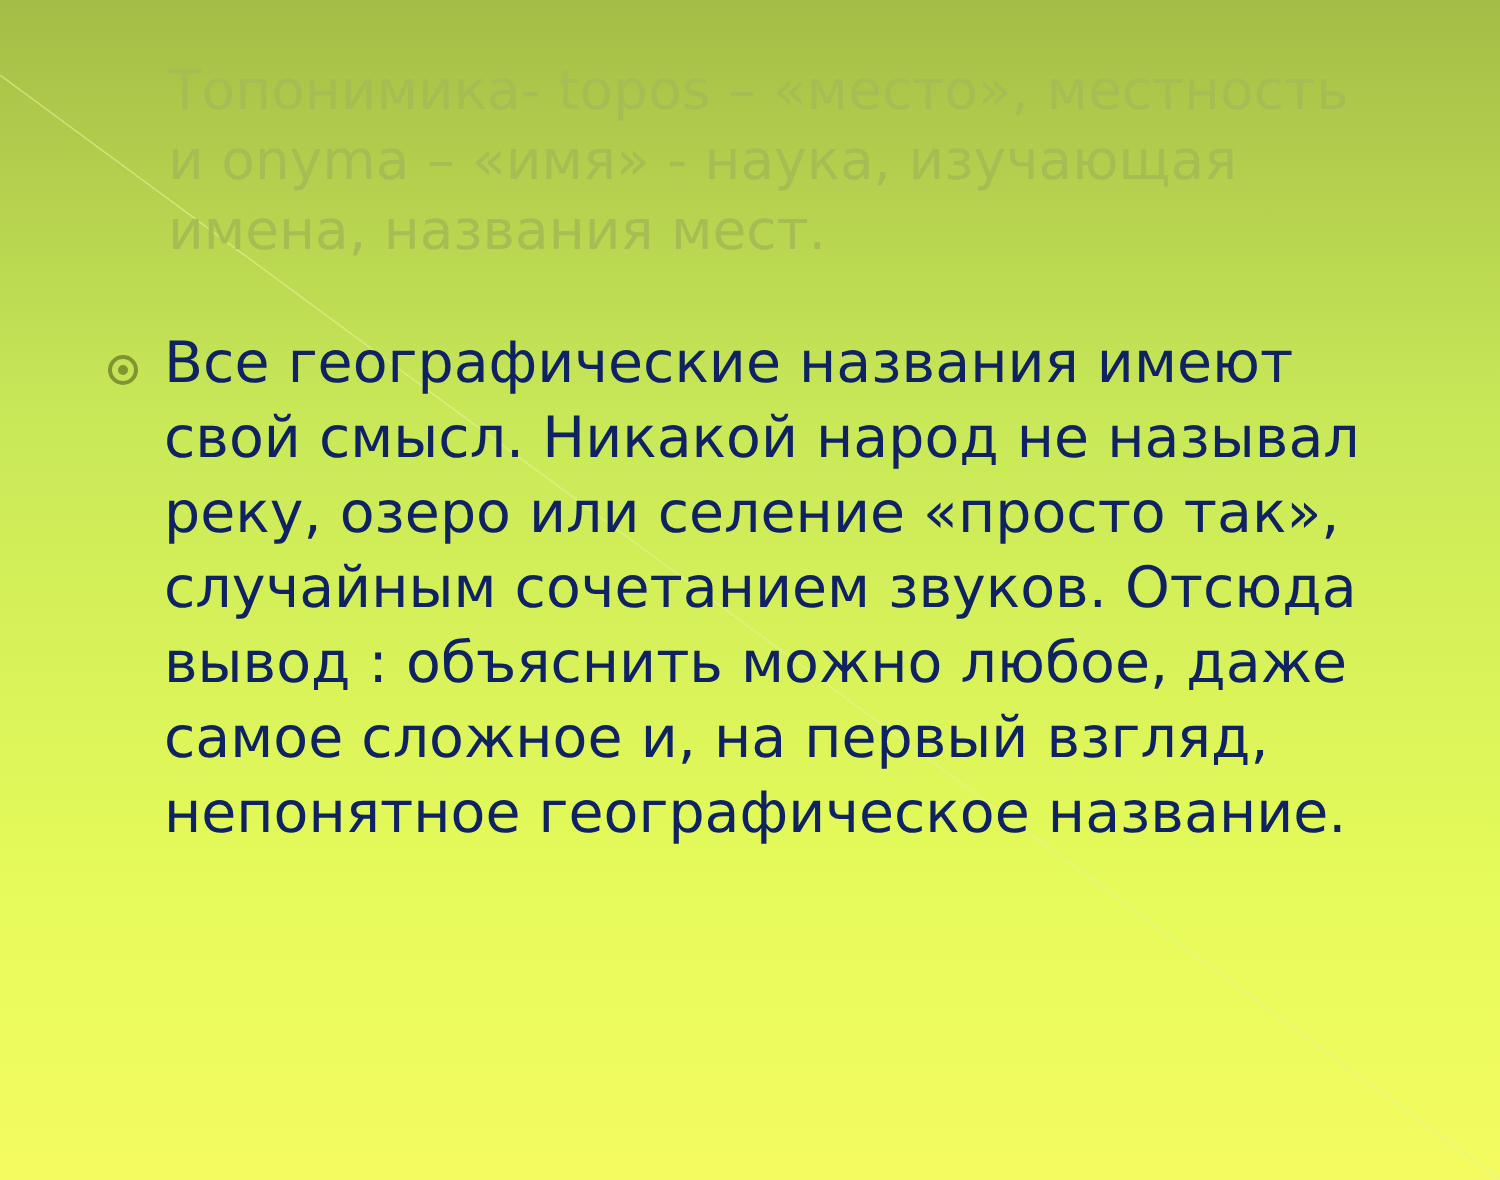Топонимика- topos – «место», местность и onyma – «имя» - наука, изучающая имена, названия мест.
Все географические названия имеют свой смысл. Никакой народ не называл реку, озеро или селение «просто так», случайным сочетанием звуков. Отсюда вывод : объяснить можно любое, даже самое сложное и, на первый взгляд, непонятное географическое название.